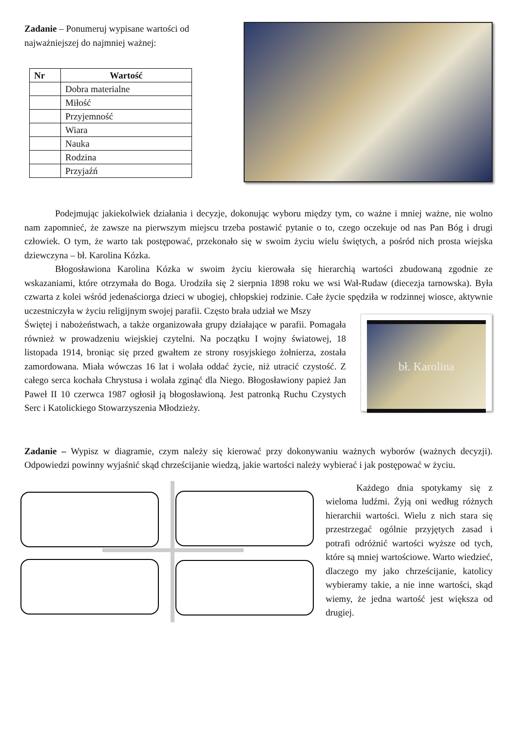Zadanie – Ponumeruj wypisane wartości od najważniejszej do najmniej ważnej:
| Nr | Wartość |
| --- | --- |
| | Dobra materialne |
| | Miłość |
| | Przyjemność |
| | Wiara |
| | Nauka |
| | Rodzina |
| | Przyjaźń |
Podejmując jakiekolwiek działania i decyzje, dokonując wyboru między tym, co ważne i mniej ważne, nie wolno nam zapomnieć, że zawsze na pierwszym miejscu trzeba postawić pytanie o to, czego oczekuje od nas Pan Bóg i drugi człowiek. O tym, że warto tak postępować, przekonało się w swoim życiu wielu świętych, a pośród nich prosta wiejska dziewczyna – bł. Karolina Kózka.
Błogosławiona Karolina Kózka w swoim życiu kierowała się hierarchią wartości zbudowaną zgodnie ze wskazaniami, które otrzymała do Boga. Urodziła się 2 sierpnia 1898 roku we wsi Wał-Rudaw (diecezja tarnowska). Była czwarta z kolei wśród jedenaściorga dzieci w ubogiej, chłopskiej rodzinie. Całe życie spędziła w rodzinnej wiosce, aktywnie uczestniczyła w życiu religijnym swojej parafii. Często brała udział we Mszy
Świętej i nabożeństwach, a także organizowała grupy działające w parafii. Pomagała również w prowadzeniu wiejskiej czytelni. Na początku I wojny światowej, 18 listopada 1914, broniąc się przed gwałtem ze strony rosyjskiego żołnierza, została zamordowana. Miała wówczas 16 lat i wolała oddać życie, niż utracić czystość. Z całego serca kochała Chrystusa i wolała zginąć dla Niego. Błogosławiony papież Jan Paweł II 10 czerwca 1987 ogłosił ją błogosławioną. Jest patronką Ruchu Czystych Serc i Katolickiego Stowarzyszenia Młodzieży.
bł. Karolina
Zadanie – Wypisz w diagramie, czym należy się kierować przy dokonywaniu ważnych wyborów (ważnych decyzji). Odpowiedzi powinny wyjaśnić skąd chrześcijanie wiedzą, jakie wartości należy wybierać i jak postępować w życiu.
Każdego dnia spotykamy się z wieloma ludźmi. Żyją oni według różnych hierarchii wartości. Wielu z nich stara się przestrzegać ogólnie przyjętych zasad i potrafi odróżnić wartości wyższe od tych, które są mniej wartościowe. Warto wiedzieć, dlaczego my jako chrześcijanie, katolicy wybieramy takie, a nie inne wartości, skąd wiemy, że jedna wartość jest większa od drugiej.